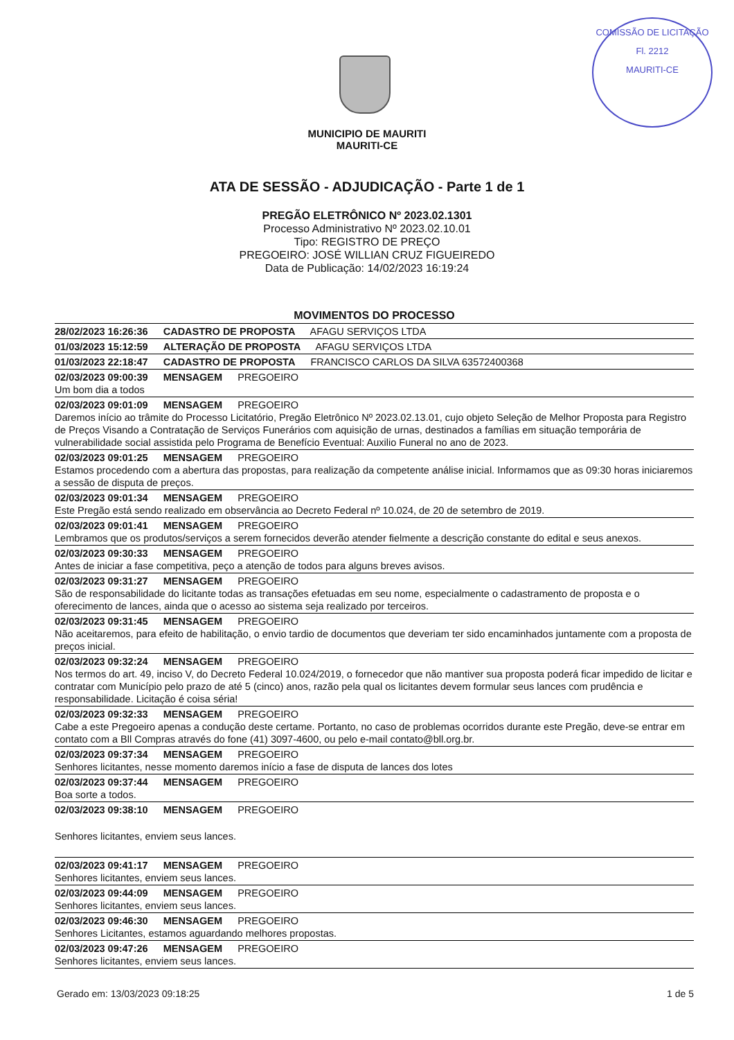COMISSÃO DE LICITAÇÃO
Fl. 2212
MAURITI-CE
MUNICIPIO DE MAURITI
MAURITI-CE
ATA DE SESSÃO - ADJUDICAÇÃO - Parte 1 de 1
PREGÃO ELETRÔNICO Nº 2023.02.1301
Processo Administrativo Nº 2023.02.10.01
Tipo: REGISTRO DE PREÇO
PREGOEIRO: JOSÉ WILLIAN CRUZ FIGUEIREDO
Data de Publicação: 14/02/2023 16:19:24
MOVIMENTOS DO PROCESSO
28/02/2023 16:26:36 CADASTRO DE PROPOSTA AFAGU SERVIÇOS LTDA
01/03/2023 15:12:59 ALTERAÇÃO DE PROPOSTA AFAGU SERVIÇOS LTDA
01/03/2023 22:18:47 CADASTRO DE PROPOSTA FRANCISCO CARLOS DA SILVA 63572400368
02/03/2023 09:00:39 MENSAGEM PREGOEIRO
Um bom dia a todos
02/03/2023 09:01:09 MENSAGEM PREGOEIRO
Daremos início ao trâmite do Processo Licitatório, Pregão Eletrônico Nº 2023.02.13.01, cujo objeto Seleção de Melhor Proposta para Registro de Preços Visando a Contratação de Serviços Funerários com aquisição de urnas, destinados a famílias em situação temporária de vulnerabilidade social assistida pelo Programa de Benefício Eventual: Auxilio Funeral no ano de 2023.
02/03/2023 09:01:25 MENSAGEM PREGOEIRO
Estamos procedendo com a abertura das propostas, para realização da competente análise inicial. Informamos que as 09:30 horas iniciaremos a sessão de disputa de preços.
02/03/2023 09:01:34 MENSAGEM PREGOEIRO
Este Pregão está sendo realizado em observância ao Decreto Federal nº 10.024, de 20 de setembro de 2019.
02/03/2023 09:01:41 MENSAGEM PREGOEIRO
Lembramos que os produtos/serviços a serem fornecidos deverão atender fielmente a descrição constante do edital e seus anexos.
02/03/2023 09:30:33 MENSAGEM PREGOEIRO
Antes de iniciar a fase competitiva, peço a atenção de todos para alguns breves avisos.
02/03/2023 09:31:27 MENSAGEM PREGOEIRO
São de responsabilidade do licitante todas as transações efetuadas em seu nome, especialmente o cadastramento de proposta e o oferecimento de lances, ainda que o acesso ao sistema seja realizado por terceiros.
02/03/2023 09:31:45 MENSAGEM PREGOEIRO
Não aceitaremos, para efeito de habilitação, o envio tardio de documentos que deveriam ter sido encaminhados juntamente com a proposta de preços inicial.
02/03/2023 09:32:24 MENSAGEM PREGOEIRO
Nos termos do art. 49, inciso V, do Decreto Federal 10.024/2019, o fornecedor que não mantiver sua proposta poderá ficar impedido de licitar e contratar com Município pelo prazo de até 5 (cinco) anos, razão pela qual os licitantes devem formular seus lances com prudência e responsabilidade. Licitação é coisa séria!
02/03/2023 09:32:33 MENSAGEM PREGOEIRO
Cabe a este Pregoeiro apenas a condução deste certame. Portanto, no caso de problemas ocorridos durante este Pregão, deve-se entrar em contato com a Bll Compras através do fone (41) 3097-4600, ou pelo e-mail contato@bll.org.br.
02/03/2023 09:37:34 MENSAGEM PREGOEIRO
Senhores licitantes, nesse momento daremos início a fase de disputa de lances dos lotes
02/03/2023 09:37:44 MENSAGEM PREGOEIRO
Boa sorte a todos.
02/03/2023 09:38:10 MENSAGEM PREGOEIRO
Senhores licitantes, enviem seus lances.
02/03/2023 09:41:17 MENSAGEM PREGOEIRO
Senhores licitantes, enviem seus lances.
02/03/2023 09:44:09 MENSAGEM PREGOEIRO
Senhores licitantes, enviem seus lances.
02/03/2023 09:46:30 MENSAGEM PREGOEIRO
Senhores Licitantes, estamos aguardando melhores propostas.
02/03/2023 09:47:26 MENSAGEM PREGOEIRO
Senhores licitantes, enviem seus lances.
Gerado em: 13/03/2023 09:18:25 1 de 5